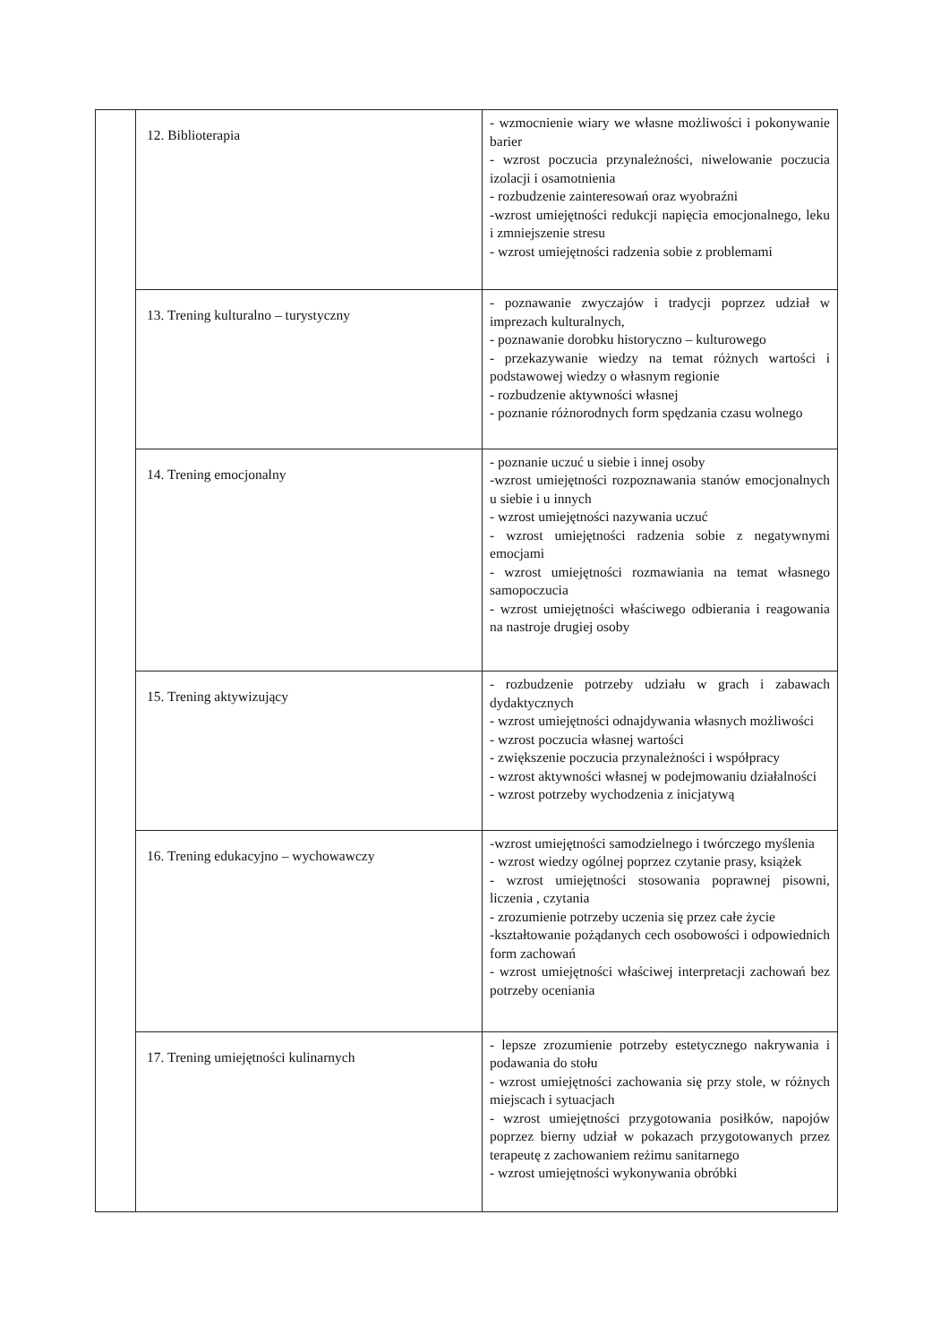| | 12. Biblioterapia | - wzmocnienie wiary we własne możliwości i pokonywanie barier - wzrost poczucia przynależności, niwelowanie poczucia izolacji i osamotnienia - rozbudzenie zainteresowań oraz wyobraźni -wzrost umiejętności redukcji napięcia emocjonalnego, leku i zmniejszenie stresu - wzrost umiejętności radzenia sobie z problemami |
| | 13. Trening kulturalno – turystyczny | - poznawanie zwyczajów i tradycji poprzez udział w imprezach kulturalnych, - poznawanie dorobku historyczno – kulturowego - przekazywanie wiedzy na temat różnych wartości i podstawowej wiedzy o własnym regionie - rozbudzenie aktywności własnej - poznanie różnorodnych form spędzania czasu wolnego |
| | 14. Trening emocjonalny | - poznanie uczuć u siebie i innej osoby -wzrost umiejętności rozpoznawania stanów emocjonalnych u siebie i u innych - wzrost umiejętności nazywania uczuć - wzrost umiejętności radzenia sobie z negatywnymi emocjami - wzrost umiejętności rozmawiania na temat własnego samopoczucia - wzrost umiejętności właściwego odbierania i reagowania na nastroje drugiej osoby |
| | 15. Trening aktywizujący | - rozbudzenie potrzeby udziału w grach i zabawach dydaktycznych - wzrost umiejętności odnajdywania własnych możliwości - wzrost poczucia własnej wartości - zwiększenie poczucia przynależności i współpracy - wzrost aktywności własnej w podejmowaniu działalności - wzrost potrzeby wychodzenia z inicjatywą |
| | 16. Trening edukacyjno – wychowawczy | -wzrost umiejętności samodzielnego i twórczego myślenia - wzrost wiedzy ogólnej poprzez czytanie prasy, książek - wzrost umiejętności stosowania poprawnej pisowni, liczenia , czytania - zrozumienie potrzeby uczenia się przez całe życie -kształtowanie pożądanych cech osobowości i odpowiednich form zachowań - wzrost umiejętności właściwej interpretacji zachowań bez potrzeby oceniania |
| | 17. Trening umiejętności kulinarnych | - lepsze zrozumienie potrzeby estetycznego nakrywania i podawania do stołu - wzrost umiejętności zachowania się przy stole, w różnych miejscach i sytuacjach - wzrost umiejętności przygotowania posiłków, napojów poprzez bierny udział w pokazach przygotowanych przez terapeutę z zachowaniem reżimu sanitarnego - wzrost umiejętności wykonywania obróbki |